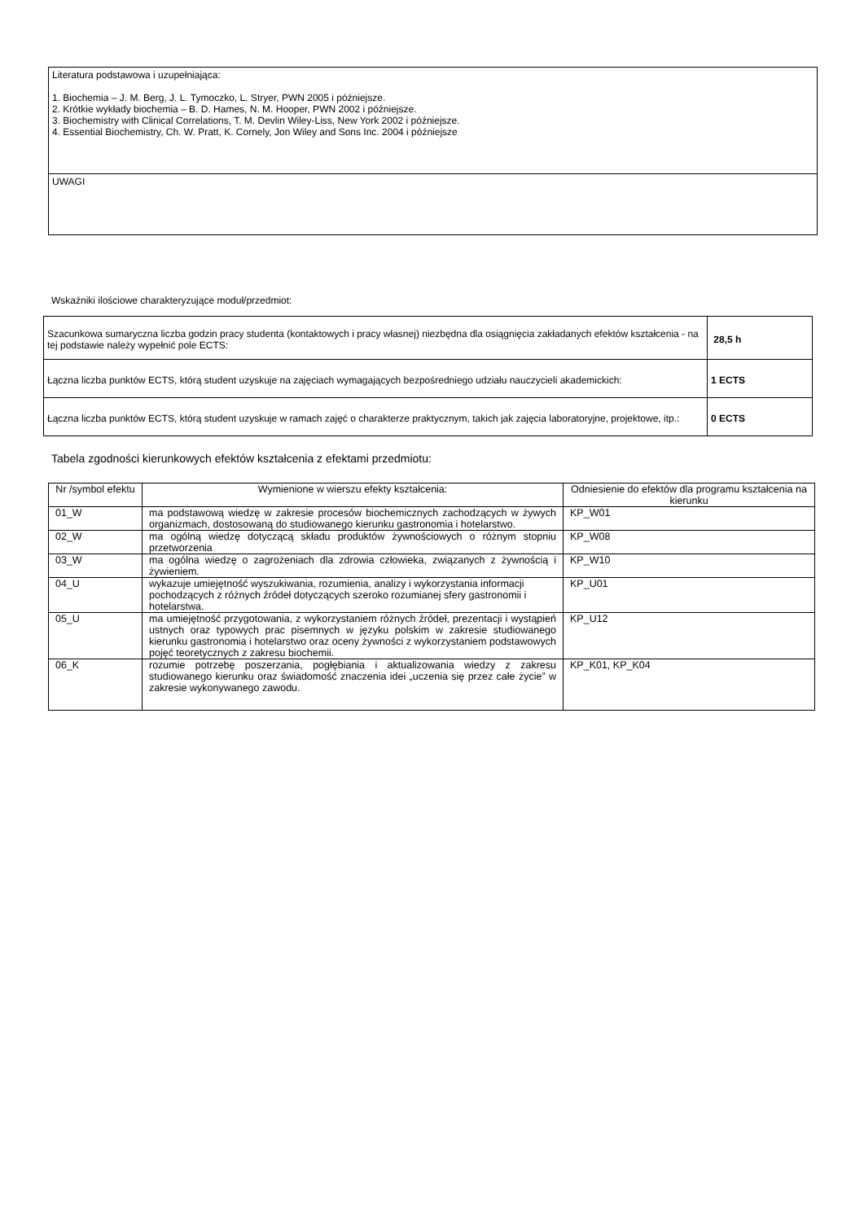| Literatura podstawowa i uzupełniająca: 1. Biochemia – J. M. Berg, J. L. Tymoczko, L. Stryer, PWN 2005 i późniejsze. 2. Krótkie wykłady biochemia – B. D. Hames, N. M. Hooper, PWN 2002 i późniejsze. 3. Biochemistry with Clinical Correlations, T. M. Devlin Wiley-Liss, New York 2002 i późniejsze. 4. Essential Biochemistry, Ch. W. Pratt, K. Cornely, Jon Wiley and Sons Inc. 2004 i późniejsze |
| UWAGI |
Wskaźniki ilościowe charakteryzujące moduł/przedmiot:
| Szacunkowa sumaryczna liczba godzin pracy studenta (kontaktowych i pracy własnej) niezbędna dla osiągnięcia zakładanych efektów kształcenia - na tej podstawie należy wypełnić pole ECTS: | 28,5 h |
| Łączna liczba punktów ECTS, którą student uzyskuje na zajęciach wymagających bezpośredniego udziału nauczycieli akademickich: | 1 ECTS |
| Łączna liczba punktów ECTS, którą student uzyskuje w ramach zajęć o charakterze praktycznym, takich jak zajęcia laboratoryjne, projektowe, itp.: | 0 ECTS |
Tabela zgodności kierunkowych efektów kształcenia z efektami przedmiotu:
| Nr /symbol efektu | Wymienione w wierszu efekty kształcenia: | Odniesienie do efektów dla programu kształcenia na kierunku |
| --- | --- | --- |
| 01_W | ma podstawową wiedzę w zakresie procesów biochemicznych zachodzących w żywych organizmach, dostosowaną do studiowanego kierunku gastronomia i hotelarstwo. | KP_W01 |
| 02_W | ma ogólną wiedzę dotyczącą składu produktów żywnościowych o różnym stopniu przetworzenia | KP_W08 |
| 03_W | ma ogólna wiedzę o zagrożeniach dla zdrowia człowieka, związanych z żywnością i żywieniem. | KP_W10 |
| 04_U | wykazuje umiejętność wyszukiwania, rozumienia, analizy i wykorzystania informacji pochodzących z różnych źródeł dotyczących szeroko rozumianej sfery gastronomii i hotelarstwa. | KP_U01 |
| 05_U | ma umiejętność przygotowania, z wykorzystaniem różnych źródeł, prezentacji i wystąpień ustnych oraz typowych prac pisemnych w języku polskim w zakresie studiowanego kierunku gastronomia i hotelarstwo oraz oceny żywności z wykorzystaniem podstawowych pojęć teoretycznych z zakresu biochemii. | KP_U12 |
| 06_K | rozumie potrzebę poszerzania, pogłębiania i aktualizowania wiedzy z zakresu studiowanego kierunku oraz świadomość znaczenia idei „uczenia się przez całe życie” w zakresie wykonywanego zawodu. | KP_K01, KP_K04 |